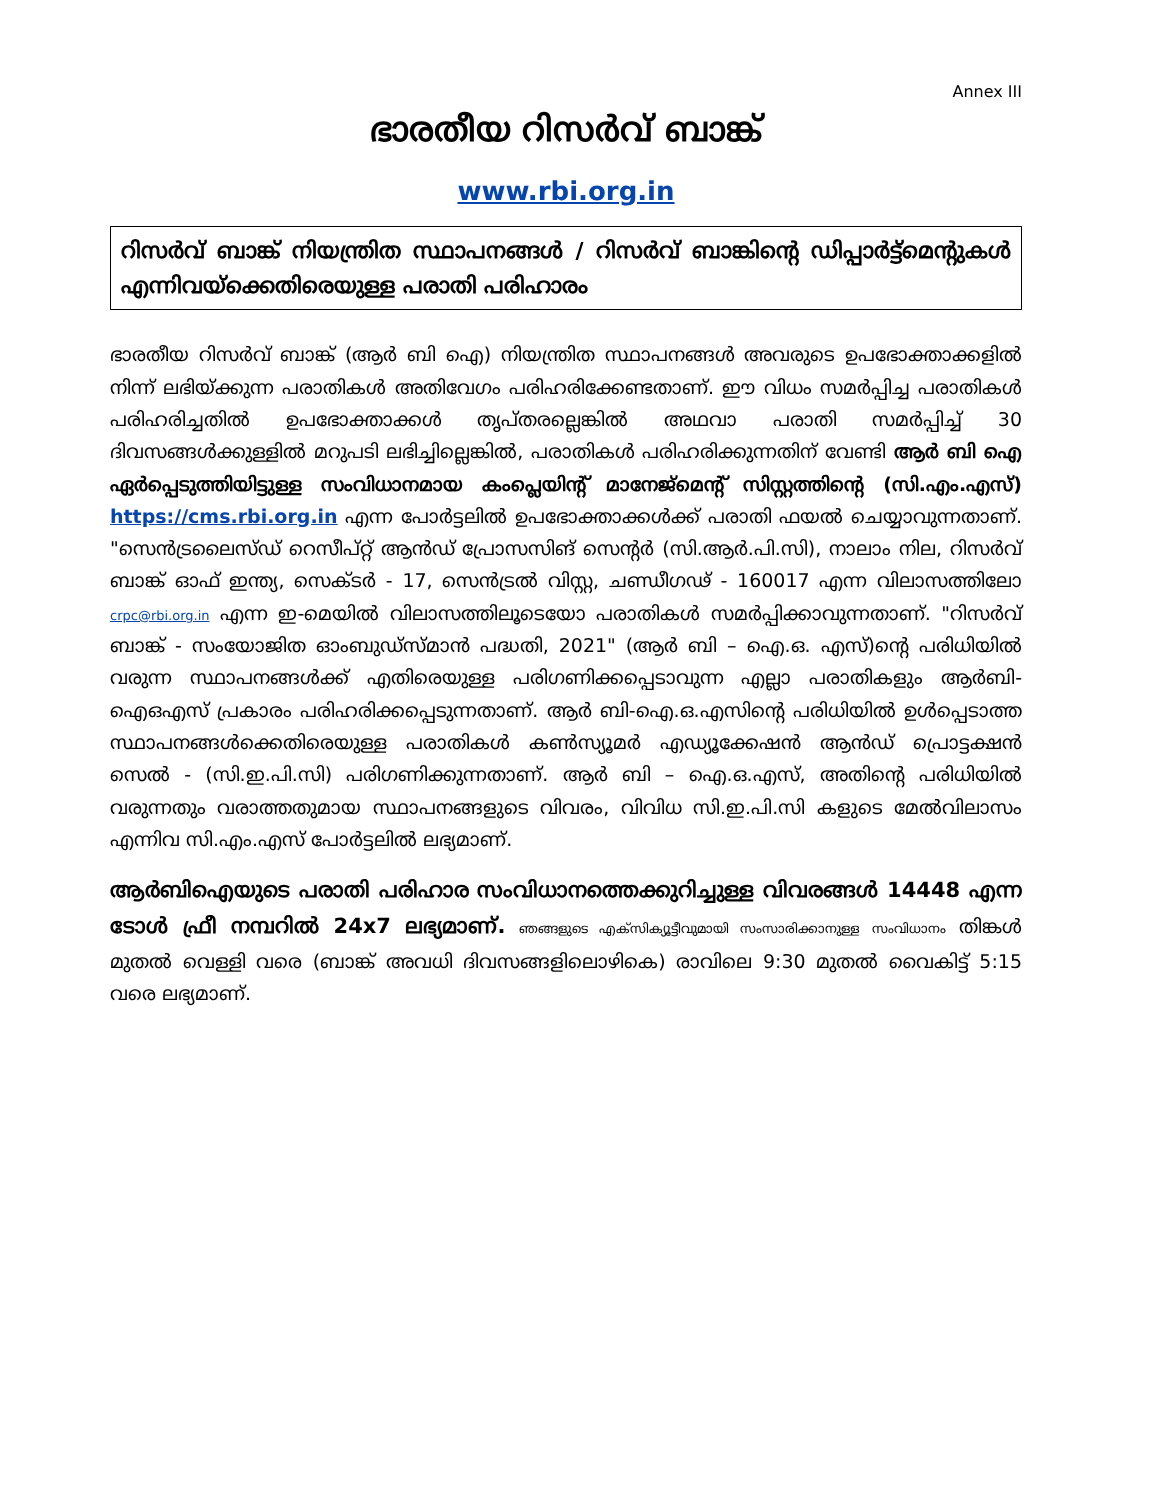Annex III
ഭാരതീയ റിസർവ് ബാങ്ക്
www.rbi.org.in
റിസർവ് ബാങ്ക് നിയന്ത്രിത സ്ഥാപനങ്ങൾ / റിസർവ് ബാങ്കിന്റെ ഡിപ്പാർട്ട്മെന്റുകൾ എന്നിവയ്ക്കെതിരെയുള്ള പരാതി പരിഹാരം
ഭാരതീയ റിസർവ് ബാങ്ക് (ആർ ബി ഐ) നിയന്ത്രിത സ്ഥാപനങ്ങൾ അവരുടെ ഉപഭോക്താക്കളിൽ നിന്ന് ലഭിയ്ക്കുന്ന പരാതികൾ അതിവേഗം പരിഹരിക്കേണ്ടതാണ്. ഈ വിധം സമർപ്പിച്ച പരാതികൾ പരിഹരിച്ചതിൽ ഉപഭോക്താക്കൾ തൃപ്തരല്ലെങ്കിൽ അഥവാ പരാതി സമർപ്പിച്ച് 30 ദിവസങ്ങൾക്കുള്ളിൽ മറുപടി ലഭിച്ചില്ലെങ്കിൽ, പരാതികൾ പരിഹരിക്കുന്നതിന് വേണ്ടി ആർ ബി ഐ ഏർപ്പെടുത്തിയിട്ടുള്ള സംവിധാനമായ കംപ്ലെയിന്റ് മാനേജ്മെന്റ് സിസ്റ്റത്തിന്റെ (സി.എം.എസ്) https://cms.rbi.org.in എന്ന പോർട്ടലിൽ ഉപഭോക്താക്കൾക്ക് പരാതി ഫയൽ ചെയ്യാവുന്നതാണ്. "സെൻട്രലൈസ്ഡ് റെസീപ്റ്റ് ആൻഡ് പ്രോസസിങ് സെന്റർ (സി.ആർ.പി.സി), നാലാം നില, റിസർവ് ബാങ്ക് ഓഫ് ഇന്ത്യ, സെക്ടർ - 17, സെൻട്രൽ വിസ്റ്റ, ചണ്ഡീഗഢ് - 160017 എന്ന വിലാസത്തിലോ crpc@rbi.org.in എന്ന ഇ-മെയിൽ വിലാസത്തിലൂടെയോ പരാതികൾ സമർപ്പിക്കാവുന്നതാണ്. "റിസർവ് ബാങ്ക് - സംയോജിത ഓംബുഡ്സ്മാൻ പദ്ധതി, 2021" (ആർ ബി – ഐ.ഒ. എസ്)ന്റെ പരിധിയിൽ വരുന്ന സ്ഥാപനങ്ങൾക്ക് എതിരെയുള്ള പരിഗണിക്കപ്പെടാവുന്ന എല്ലാ പരാതികളും ആർബി-ഐഒഎസ് പ്രകാരം പരിഹരിക്കപ്പെടുന്നതാണ്. ആർ ബി-ഐ.ഒ.എസിന്റെ പരിധിയിൽ ഉൾപ്പെടാത്ത സ്ഥാപനങ്ങൾക്കെതിരെയുള്ള പരാതികൾ കൺസ്യൂമർ എഡ്യൂക്കേഷൻ ആൻഡ് പ്രൊട്ടക്ഷൻ സെൽ - (സി.ഇ.പി.സി) പരിഗണിക്കുന്നതാണ്. ആർ ബി – ഐ.ഒ.എസ്, അതിന്റെ പരിധിയിൽ വരുന്നതും വരാത്തതുമായ സ്ഥാപനങ്ങളുടെ വിവരം, വിവിധ സി.ഇ.പി.സി കളുടെ മേൽവിലാസം എന്നിവ സി.എം.എസ് പോർട്ടലിൽ ലഭ്യമാണ്.
ആർബിഐയുടെ പരാതി പരിഹാര സംവിധാനത്തെക്കുറിച്ചുള്ള വിവരങ്ങൾ 14448 എന്ന ടോൾ ഫ്രീ നമ്പറിൽ 24x7 ലഭ്യമാണ്. ഞങ്ങളുടെ എക്സിക്യൂട്ടീവുമായി സംസാരിക്കാനുള്ള സംവിധാനം തിങ്കൾ മുതൽ വെള്ളി വരെ (ബാങ്ക് അവധി ദിവസങ്ങളിലൊഴികെ) രാവിലെ 9:30 മുതൽ വൈകിട്ട് 5:15 വരെ ലഭ്യമാണ്.